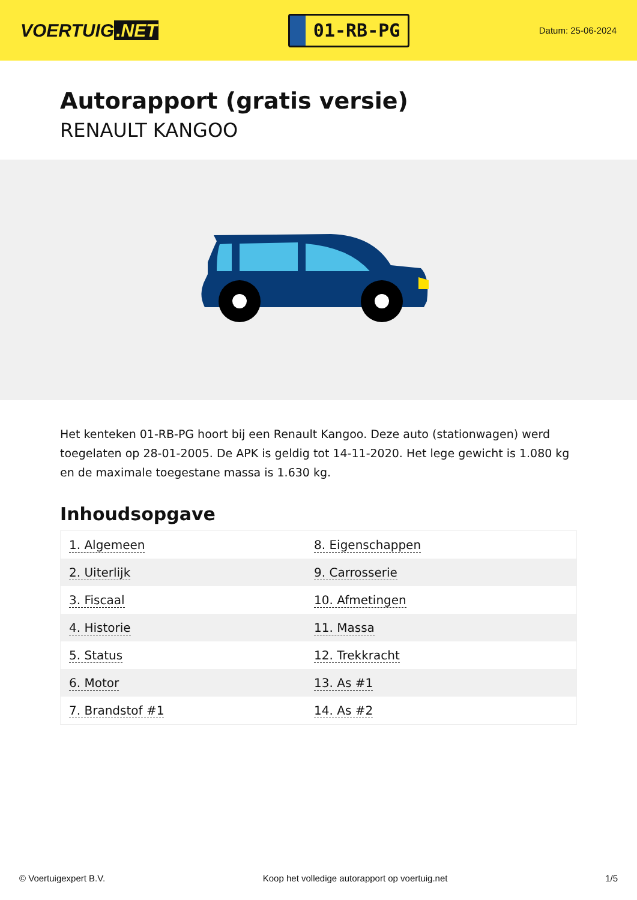VOERTUIG.NET
01-RB-PG
Datum: 25-06-2024
Autorapport (gratis versie)
RENAULT KANGOO
Het kenteken 01-RB-PG hoort bij een Renault Kangoo. Deze auto (stationwagen) werd toegelaten op 28-01-2005. De APK is geldig tot 14-11-2020. Het lege gewicht is 1.080 kg en de maximale toegestane massa is 1.630 kg.
Inhoudsopgave
| 1. Algemeen | 8. Eigenschappen |
| 2. Uiterlijk | 9. Carrosserie |
| 3. Fiscaal | 10. Afmetingen |
| 4. Historie | 11. Massa |
| 5. Status | 12. Trekkracht |
| 6. Motor | 13. As #1 |
| 7. Brandstof #1 | 14. As #2 |
© Voertuigexpert B.V. Koop het volledige autorapport op voertuig.net 1/5